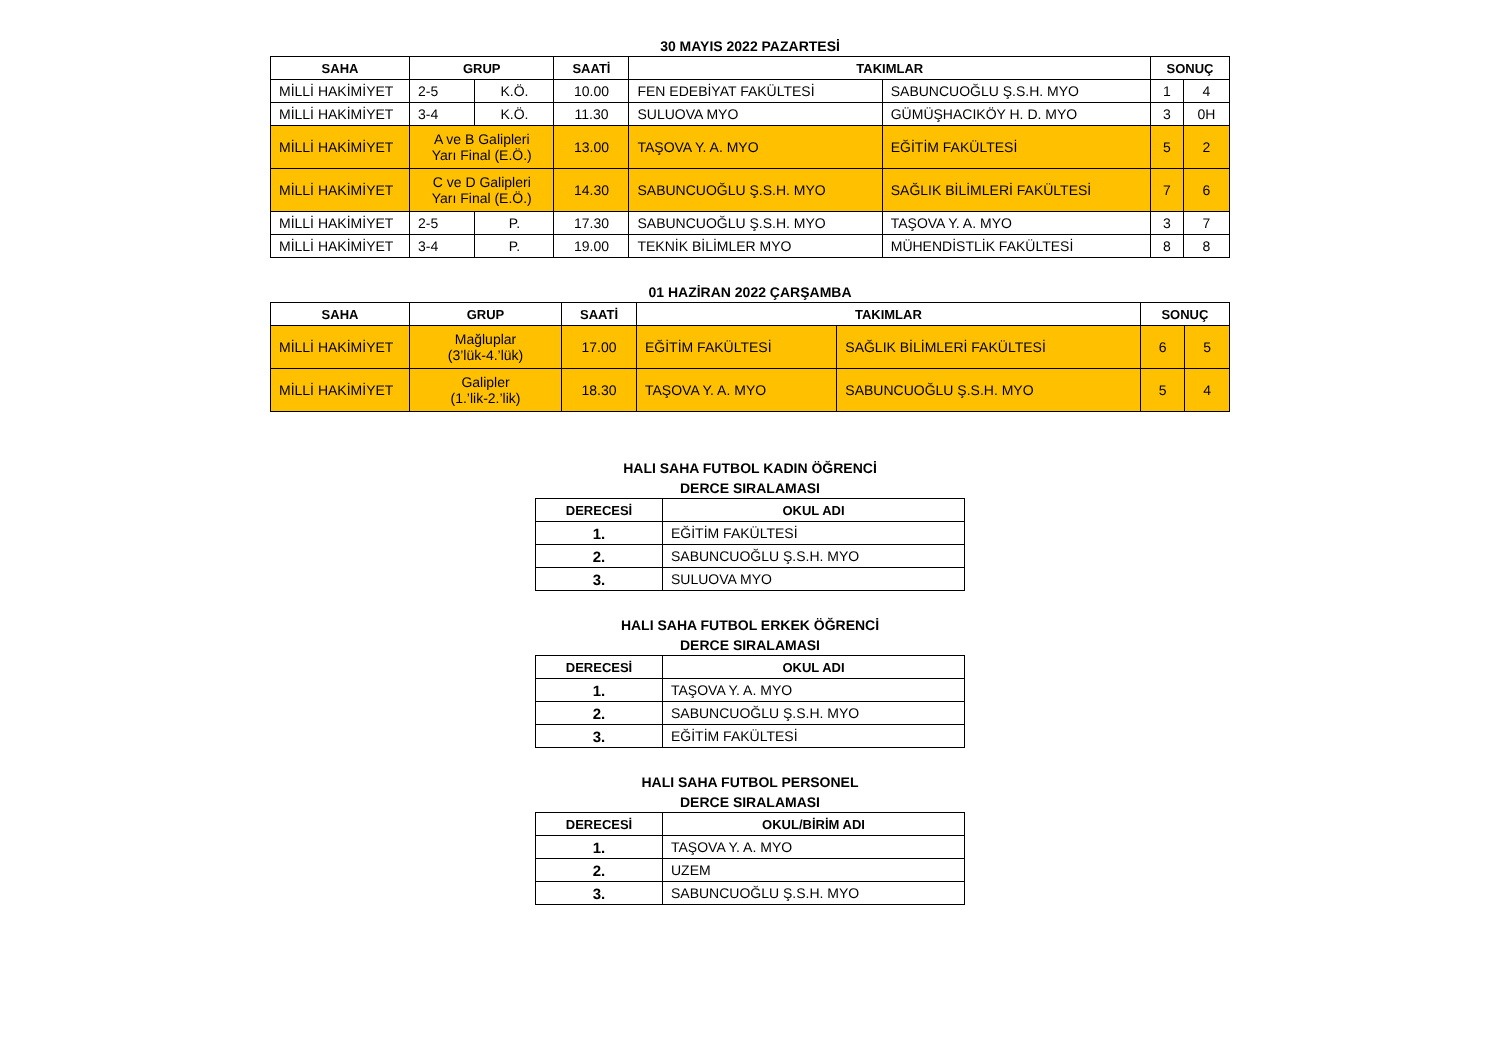30 MAYIS 2022 PAZARTESİ
| SAHA | GRUP | | SAATİ | TAKIMLAR | | SONUÇ | |
| --- | --- | --- | --- | --- | --- | --- | --- |
| MİLLİ HAKİMİYET | 2-5 | K.Ö. | 10.00 | FEN EDEBİYAT FAKÜLTESİ | SABUNCUOĞLU Ş.S.H. MYO | 1 | 4 |
| MİLLİ HAKİMİYET | 3-4 | K.Ö. | 11.30 | SULUOVA MYO | GÜMÜŞHACIKÖY H. D. MYO | 3 | 0H |
| MİLLİ HAKİMİYET | A ve B Galipleri Yarı Final (E.Ö.) | | 13.00 | TAŞOVA Y. A. MYO | EĞİTİM FAKÜLTESİ | 5 | 2 |
| MİLLİ HAKİMİYET | C ve D Galipleri Yarı Final (E.Ö.) | | 14.30 | SABUNCUOĞLU Ş.S.H. MYO | SAĞLIK BİLİMLERİ FAKÜLTESİ | 7 | 6 |
| MİLLİ HAKİMİYET | 2-5 | P. | 17.30 | SABUNCUOĞLU Ş.S.H. MYO | TAŞOVA Y. A. MYO | 3 | 7 |
| MİLLİ HAKİMİYET | 3-4 | P. | 19.00 | TEKNİK BİLİMLER MYO | MÜHENDİSTLİK FAKÜLTESİ | 8 | 8 |
01 HAZİRAN 2022 ÇARŞAMBA
| SAHA | GRUP | SAATİ | TAKIMLAR | | SONUÇ | |
| --- | --- | --- | --- | --- | --- | --- |
| MİLLİ HAKİMİYET | Mağluplar (3’lük-4.’lük) | 17.00 | EĞİTİM FAKÜLTESİ | SAĞLIK BİLİMLERİ FAKÜLTESİ | 6 | 5 |
| MİLLİ HAKİMİYET | Galipler (1.’lik-2.’lik) | 18.30 | TAŞOVA Y. A. MYO | SABUNCUOĞLU Ş.S.H. MYO | 5 | 4 |
HALI SAHA FUTBOL KADIN ÖĞRENCİ
DERCE SIRALAMASI
| DERECESİ | OKUL ADI |
| --- | --- |
| 1. | EĞİTİM FAKÜLTESİ |
| 2. | SABUNCUOĞLU Ş.S.H. MYO |
| 3. | SULUOVA MYO |
HALI SAHA FUTBOL ERKEK ÖĞRENCİ
DERCE SIRALAMASI
| DERECESİ | OKUL ADI |
| --- | --- |
| 1. | TAŞOVA Y. A. MYO |
| 2. | SABUNCUOĞLU Ş.S.H. MYO |
| 3. | EĞİTİM FAKÜLTESİ |
HALI SAHA FUTBOL PERSONEL
DERCE SIRALAMASI
| DERECESİ | OKUL/BİRİM ADI |
| --- | --- |
| 1. | TAŞOVA Y. A. MYO |
| 2. | UZEM |
| 3. | SABUNCUOĞLU Ş.S.H. MYO |